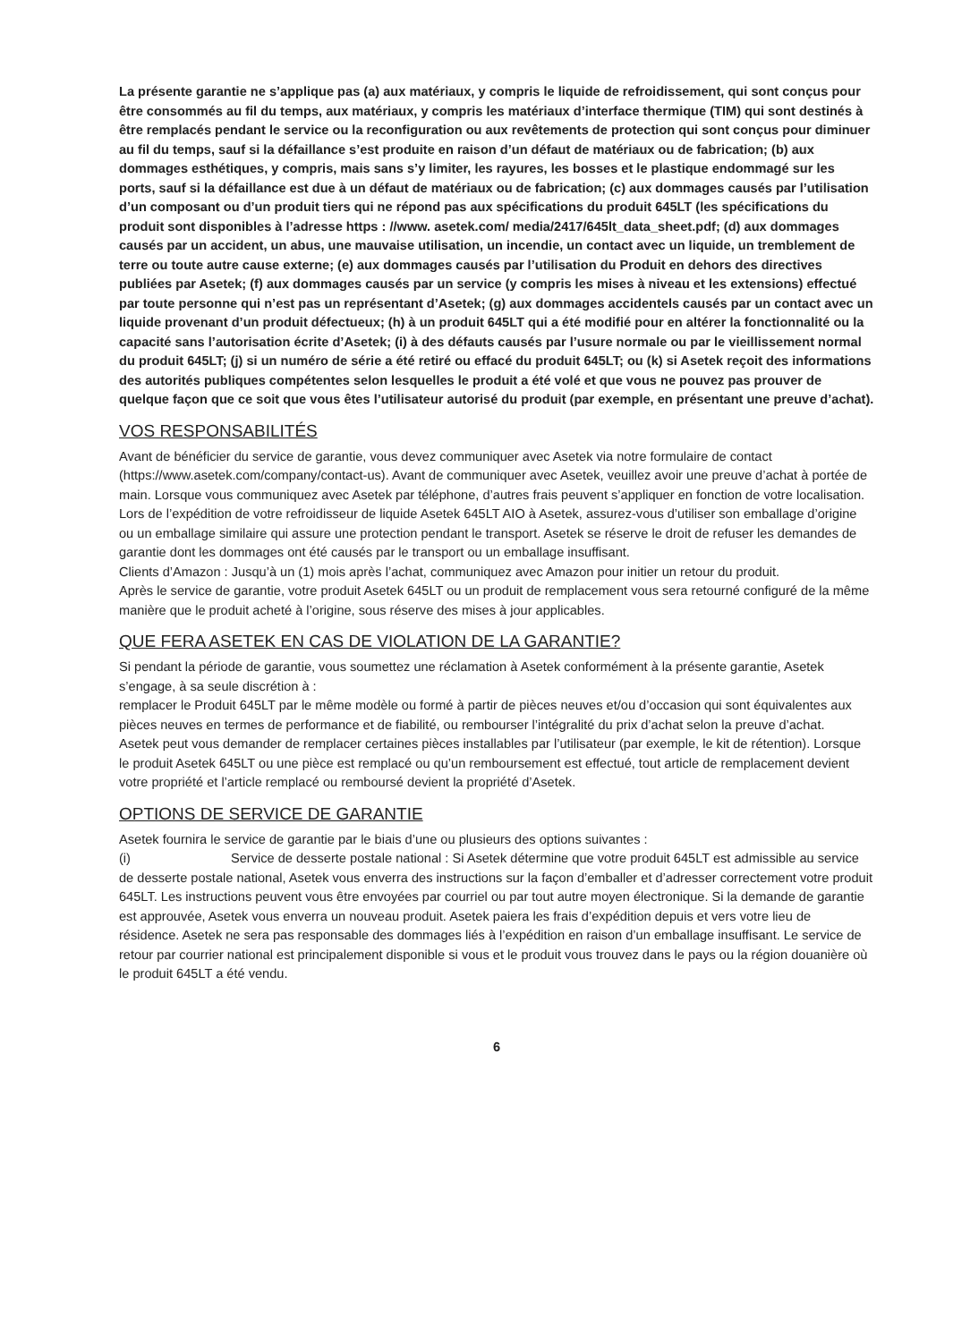La présente garantie ne s’applique pas (a) aux matériaux, y compris le liquide de refroidissement, qui sont conçus pour être consommés au fil du temps, aux matériaux, y compris les matériaux d’interface thermique (TIM) qui sont destinés à être remplacés pendant le service ou la reconfiguration ou aux revêtements de protection qui sont conçus pour diminuer au fil du temps, sauf si la défaillance s’est produite en raison d’un défaut de matériaux ou de fabrication; (b) aux dommages esthétiques, y compris, mais sans s’y limiter, les rayures, les bosses et le plastique endommagé sur les ports, sauf si la défaillance est due à un défaut de matériaux ou de fabrication; (c) aux dommages causés par l’utilisation d’un composant ou d’un produit tiers qui ne répond pas aux spécifications du produit 645LT (les spécifications du produit sont disponibles à l’adresse https : //www. asetek.com/ media/2417/645lt_data_sheet.pdf; (d) aux dommages causés par un accident, un abus, une mauvaise utilisation, un incendie, un contact avec un liquide, un tremblement de terre ou toute autre cause externe; (e) aux dommages causés par l’utilisation du Produit en dehors des directives publiées par Asetek; (f) aux dommages causés par un service (y compris les mises à niveau et les extensions) effectué par toute personne qui n’est pas un représentant d’Asetek; (g) aux dommages accidentels causés par un contact avec un liquide provenant d’un produit défectueux; (h) à un produit 645LT qui a été modifié pour en altérer la fonctionnalité ou la capacité sans l’autorisation écrite d’Asetek; (i) à des défauts causés par l’usure normale ou par le vieillissement normal du produit 645LT; (j) si un numéro de série a été retiré ou effacé du produit 645LT; ou (k) si Asetek reçoit des informations des autorités publiques compétentes selon lesquelles le produit a été volé et que vous ne pouvez pas prouver de quelque façon que ce soit que vous êtes l’utilisateur autorisé du produit (par exemple, en présentant une preuve d’achat).
VOS RESPONSABILITÉS
Avant de bénéficier du service de garantie, vous devez communiquer avec Asetek via notre formulaire de contact (https://www.asetek.com/company/contact-us). Avant de communiquer avec Asetek, veuillez avoir une preuve d’achat à portée de main. Lorsque vous communiquez avec Asetek par téléphone, d’autres frais peuvent s’appliquer en fonction de votre localisation.
Lors de l’expédition de votre refroidisseur de liquide Asetek 645LT AIO à Asetek, assurez-vous d’utiliser son emballage d’origine ou un emballage similaire qui assure une protection pendant le transport. Asetek se réserve le droit de refuser les demandes de garantie dont les dommages ont été causés par le transport ou un emballage insuffisant.
Clients d’Amazon : Jusqu’à un (1) mois après l’achat, communiquez avec Amazon pour initier un retour du produit.
Après le service de garantie, votre produit Asetek 645LT ou un produit de remplacement vous sera retourné configuré de la même manière que le produit acheté à l’origine, sous réserve des mises à jour applicables.
QUE FERA ASETEK EN CAS DE VIOLATION DE LA GARANTIE?
Si pendant la période de garantie, vous soumettez une réclamation à Asetek conformément à la présente garantie, Asetek s’engage, à sa seule discrétion à :
remplacer le Produit 645LT par le même modèle ou formé à partir de pièces neuves et/ou d’occasion qui sont équivalentes aux pièces neuves en termes de performance et de fiabilité, ou rembourser l’intégralité du prix d’achat selon la preuve d’achat.
Asetek peut vous demander de remplacer certaines pièces installables par l’utilisateur (par exemple, le kit de rétention). Lorsque le produit Asetek 645LT ou une pièce est remplacé ou qu’un remboursement est effectué, tout article de remplacement devient votre propriété et l’article remplacé ou remboursé devient la propriété d’Asetek.
OPTIONS DE SERVICE DE GARANTIE
Asetek fournira le service de garantie par le biais d’une ou plusieurs des options suivantes :
(i) Service de desserte postale national : Si Asetek détermine que votre produit 645LT est admissible au service de desserte postale national, Asetek vous enverra des instructions sur la façon d’emballer et d’adresser correctement votre produit 645LT. Les instructions peuvent vous être envoyées par courriel ou par tout autre moyen électronique. Si la demande de garantie est approuvée, Asetek vous enverra un nouveau produit. Asetek paiera les frais d’expédition depuis et vers votre lieu de résidence. Asetek ne sera pas responsable des dommages liés à l’expédition en raison d’un emballage insuffisant. Le service de retour par courrier national est principalement disponible si vous et le produit vous trouvez dans le pays ou la région douanière où le produit 645LT a été vendu.
6